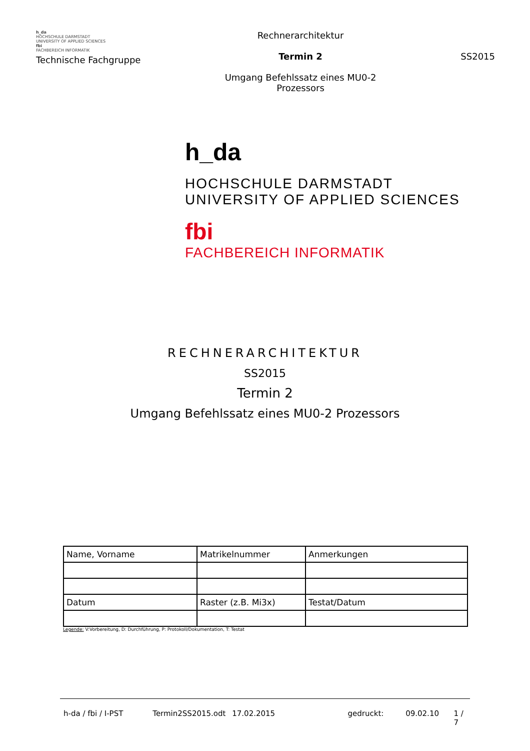h_da
HOCHSCHULE DARMSTADT
UNIVERSITY OF APPLIED SCIENCES
fbi
FACHBEREICH INFORMATIK
Technische Fachgruppe
Rechnerarchitektur
Termin 2
Umgang Befehlssatz eines MU0-2
Prozessors
SS2015
h_da
HOCHSCHULE DARMSTADT
UNIVERSITY OF APPLIED SCIENCES
fbi
FACHBEREICH INFORMATIK
RECHNERARCHITEKTUR
SS2015
Termin 2
Umgang Befehlssatz eines MU0-2 Prozessors
| Name, Vorname | Matrikelnummer | Anmerkungen |
| Datum | Raster (z.B. Mi3x) | Testat/Datum |
Legende: V:Vorbereitung, D: Durchführung, P: Protokoll/Dokumentation, T: Testat
h-da / fbi / I-PST Termin2SS2015.odt 17.02.2015 gedruckt: 09.02.10 1 / 7